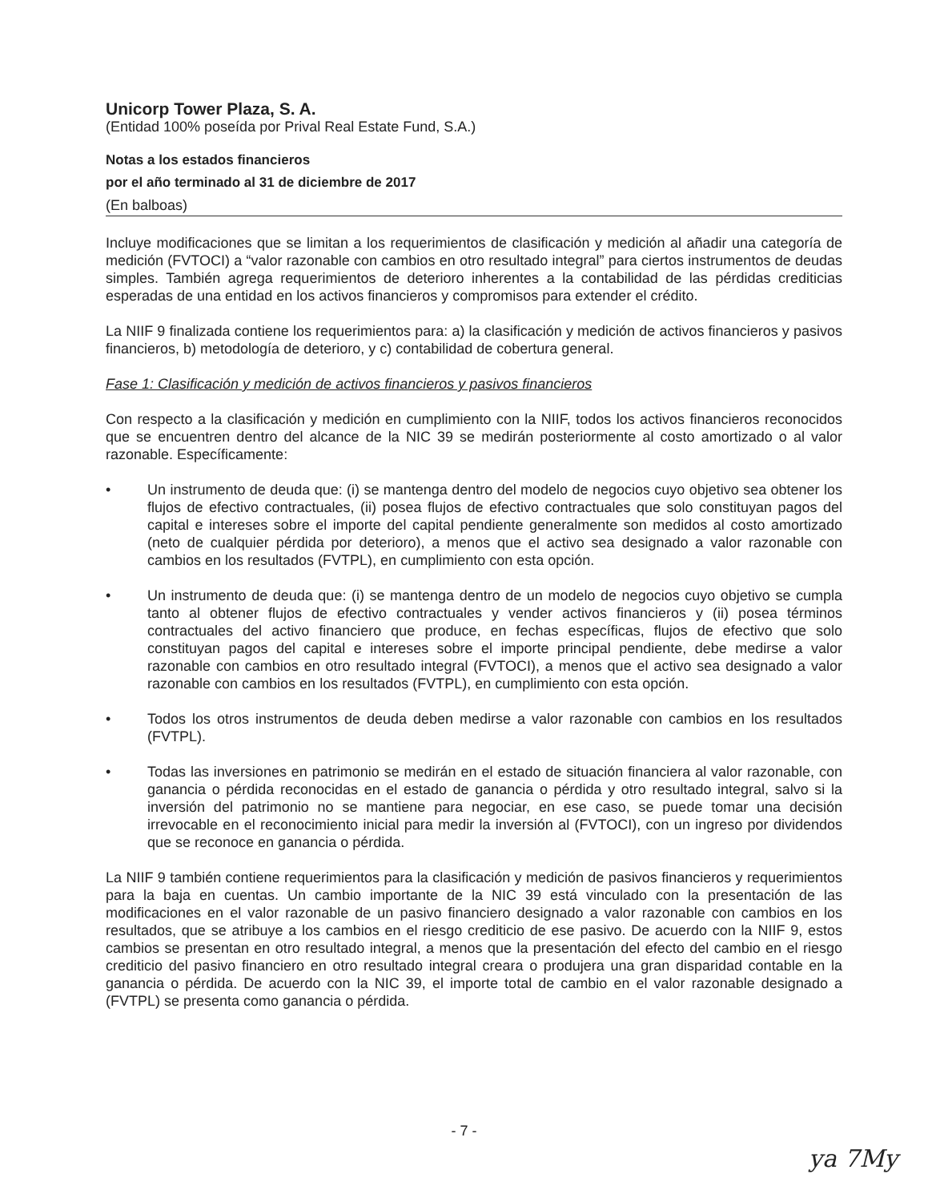Unicorp Tower Plaza, S. A.
(Entidad 100% poseída por Prival Real Estate Fund, S.A.)
Notas a los estados financieros
por el año terminado al 31 de diciembre de 2017
(En balboas)
Incluye modificaciones que se limitan a los requerimientos de clasificación y medición al añadir una categoría de medición (FVTOCI) a “valor razonable con cambios en otro resultado integral” para ciertos instrumentos de deudas simples. También agrega requerimientos de deterioro inherentes a la contabilidad de las pérdidas crediticias esperadas de una entidad en los activos financieros y compromisos para extender el crédito.
La NIIF 9 finalizada contiene los requerimientos para: a) la clasificación y medición de activos financieros y pasivos financieros, b) metodología de deterioro, y c) contabilidad de cobertura general.
Fase 1: Clasificación y medición de activos financieros y pasivos financieros
Con respecto a la clasificación y medición en cumplimiento con la NIIF, todos los activos financieros reconocidos que se encuentren dentro del alcance de la NIC 39 se medirán posteriormente al costo amortizado o al valor razonable. Específicamente:
• Un instrumento de deuda que: (i) se mantenga dentro del modelo de negocios cuyo objetivo sea obtener los flujos de efectivo contractuales, (ii) posea flujos de efectivo contractuales que solo constituyan pagos del capital e intereses sobre el importe del capital pendiente generalmente son medidos al costo amortizado (neto de cualquier pérdida por deterioro), a menos que el activo sea designado a valor razonable con cambios en los resultados (FVTPL), en cumplimiento con esta opción.
• Un instrumento de deuda que: (i) se mantenga dentro de un modelo de negocios cuyo objetivo se cumpla tanto al obtener flujos de efectivo contractuales y vender activos financieros y (ii) posea términos contractuales del activo financiero que produce, en fechas específicas, flujos de efectivo que solo constituyan pagos del capital e intereses sobre el importe principal pendiente, debe medirse a valor razonable con cambios en otro resultado integral (FVTOCI), a menos que el activo sea designado a valor razonable con cambios en los resultados (FVTPL), en cumplimiento con esta opción.
• Todos los otros instrumentos de deuda deben medirse a valor razonable con cambios en los resultados (FVTPL).
• Todas las inversiones en patrimonio se medirán en el estado de situación financiera al valor razonable, con ganancia o pérdida reconocidas en el estado de ganancia o pérdida y otro resultado integral, salvo si la inversión del patrimonio no se mantiene para negociar, en ese caso, se puede tomar una decisión irrevocable en el reconocimiento inicial para medir la inversión al (FVTOCI), con un ingreso por dividendos que se reconoce en ganancia o pérdida.
La NIIF 9 también contiene requerimientos para la clasificación y medición de pasivos financieros y requerimientos para la baja en cuentas. Un cambio importante de la NIC 39 está vinculado con la presentación de las modificaciones en el valor razonable de un pasivo financiero designado a valor razonable con cambios en los resultados, que se atribuye a los cambios en el riesgo crediticio de ese pasivo. De acuerdo con la NIIF 9, estos cambios se presentan en otro resultado integral, a menos que la presentación del efecto del cambio en el riesgo crediticio del pasivo financiero en otro resultado integral creara o produjera una gran disparidad contable en la ganancia o pérdida. De acuerdo con la NIC 39, el importe total de cambio en el valor razonable designado a (FVTPL) se presenta como ganancia o pérdida.
- 7 -
ya 7My